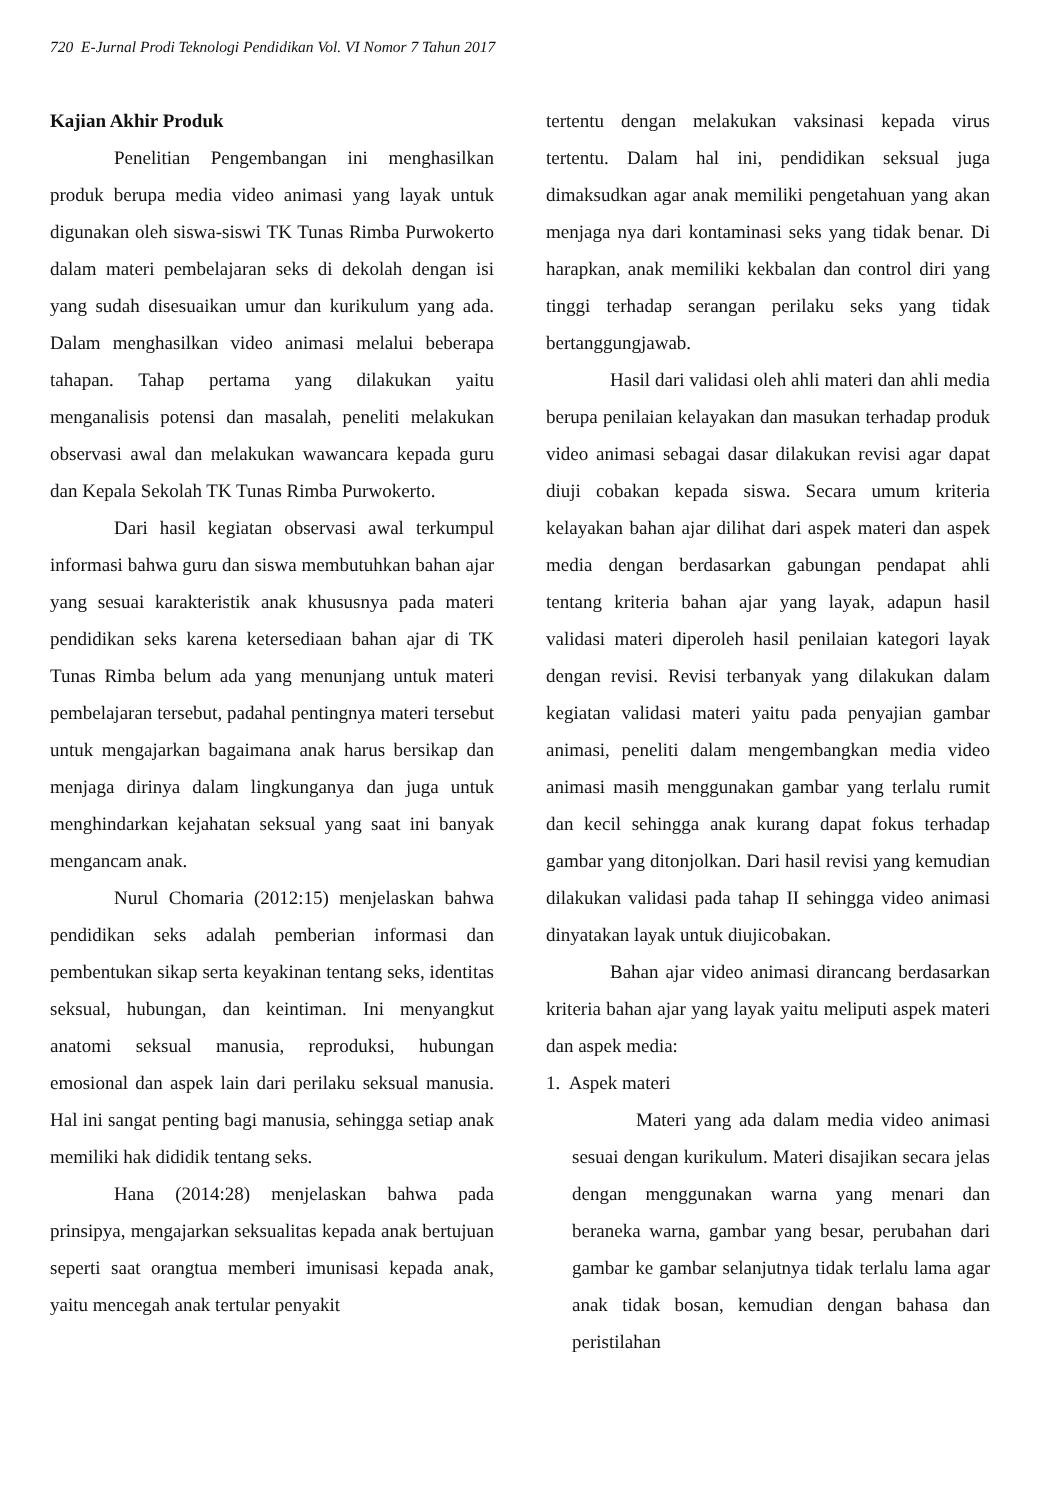720 E-Jurnal Prodi Teknologi Pendidikan Vol. VI Nomor 7 Tahun 2017
Kajian Akhir Produk
Penelitian Pengembangan ini menghasilkan produk berupa media video animasi yang layak untuk digunakan oleh siswa-siswi TK Tunas Rimba Purwokerto dalam materi pembelajaran seks di dekolah dengan isi yang sudah disesuaikan umur dan kurikulum yang ada. Dalam menghasilkan video animasi melalui beberapa tahapan. Tahap pertama yang dilakukan yaitu menganalisis potensi dan masalah, peneliti melakukan observasi awal dan melakukan wawancara kepada guru dan Kepala Sekolah TK Tunas Rimba Purwokerto.
Dari hasil kegiatan observasi awal terkumpul informasi bahwa guru dan siswa membutuhkan bahan ajar yang sesuai karakteristik anak khususnya pada materi pendidikan seks karena ketersediaan bahan ajar di TK Tunas Rimba belum ada yang menunjang untuk materi pembelajaran tersebut, padahal pentingnya materi tersebut untuk mengajarkan bagaimana anak harus bersikap dan menjaga dirinya dalam lingkunganya dan juga untuk menghindarkan kejahatan seksual yang saat ini banyak mengancam anak.
Nurul Chomaria (2012:15) menjelaskan bahwa pendidikan seks adalah pemberian informasi dan pembentukan sikap serta keyakinan tentang seks, identitas seksual, hubungan, dan keintiman. Ini menyangkut anatomi seksual manusia, reproduksi, hubungan emosional dan aspek lain dari perilaku seksual manusia. Hal ini sangat penting bagi manusia, sehingga setiap anak memiliki hak dididik tentang seks.
Hana (2014:28) menjelaskan bahwa pada prinsipya, mengajarkan seksualitas kepada anak bertujuan seperti saat orangtua memberi imunisasi kepada anak, yaitu mencegah anak tertular penyakit
tertentu dengan melakukan vaksinasi kepada virus tertentu. Dalam hal ini, pendidikan seksual juga dimaksudkan agar anak memiliki pengetahuan yang akan menjaga nya dari kontaminasi seks yang tidak benar. Di harapkan, anak memiliki kekbalan dan control diri yang tinggi terhadap serangan perilaku seks yang tidak bertanggungjawab.
Hasil dari validasi oleh ahli materi dan ahli media berupa penilaian kelayakan dan masukan terhadap produk video animasi sebagai dasar dilakukan revisi agar dapat diuji cobakan kepada siswa. Secara umum kriteria kelayakan bahan ajar dilihat dari aspek materi dan aspek media dengan berdasarkan gabungan pendapat ahli tentang kriteria bahan ajar yang layak, adapun hasil validasi materi diperoleh hasil penilaian kategori layak dengan revisi. Revisi terbanyak yang dilakukan dalam kegiatan validasi materi yaitu pada penyajian gambar animasi, peneliti dalam mengembangkan media video animasi masih menggunakan gambar yang terlalu rumit dan kecil sehingga anak kurang dapat fokus terhadap gambar yang ditonjolkan. Dari hasil revisi yang kemudian dilakukan validasi pada tahap II sehingga video animasi dinyatakan layak untuk diujicobakan.
Bahan ajar video animasi dirancang berdasarkan kriteria bahan ajar yang layak yaitu meliputi aspek materi dan aspek media:
1. Aspek materi
Materi yang ada dalam media video animasi sesuai dengan kurikulum. Materi disajikan secara jelas dengan menggunakan warna yang menari dan beraneka warna, gambar yang besar, perubahan dari gambar ke gambar selanjutnya tidak terlalu lama agar anak tidak bosan, kemudian dengan bahasa dan peristilahan